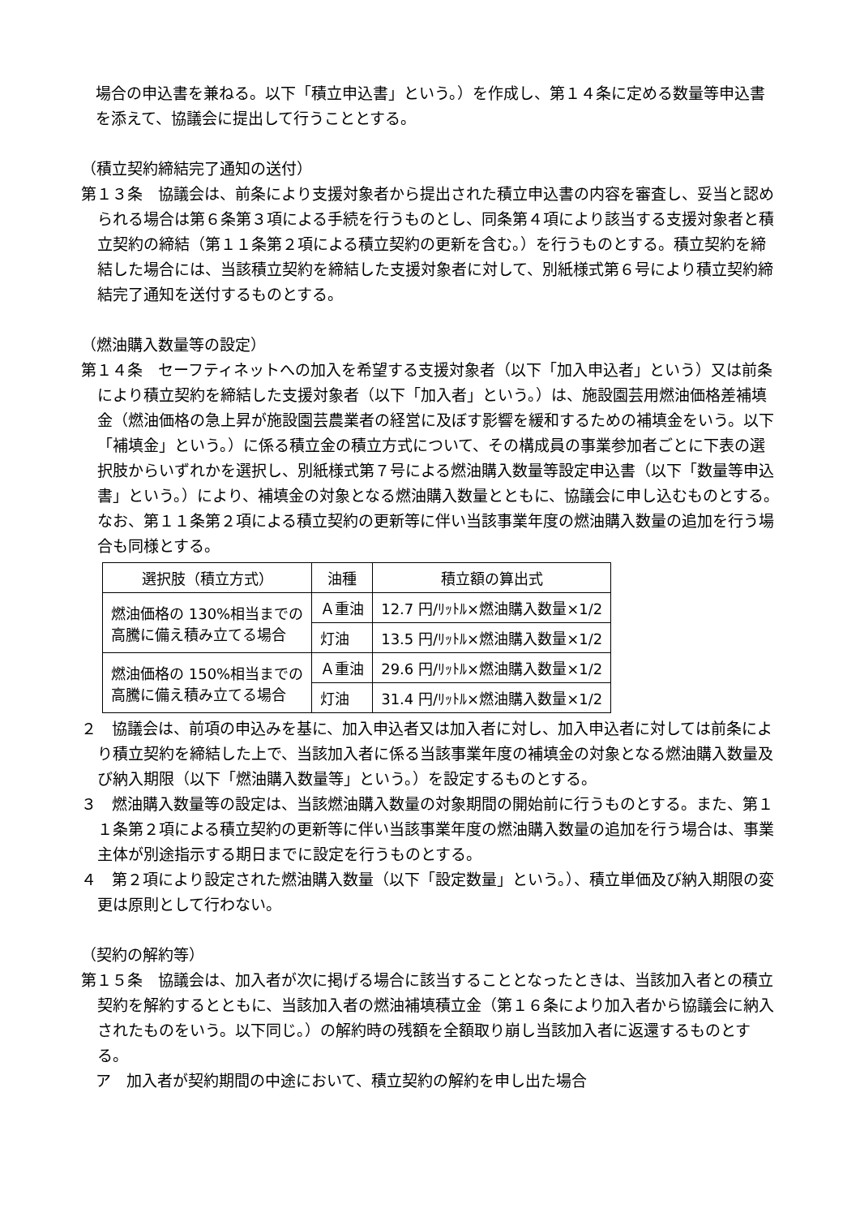場合の申込書を兼ねる。以下「積立申込書」という。）を作成し、第１４条に定める数量等申込書を添えて、協議会に提出して行うこととする。
（積立契約締結完了通知の送付）
第１３条　協議会は、前条により支援対象者から提出された積立申込書の内容を審査し、妥当と認められる場合は第６条第３項による手続を行うものとし、同条第４項により該当する支援対象者と積立契約の締結（第１１条第２項による積立契約の更新を含む。）を行うものとする。積立契約を締結した場合には、当該積立契約を締結した支援対象者に対して、別紙様式第６号により積立契約締結完了通知を送付するものとする。
（燃油購入数量等の設定）
第１４条　セーフティネットへの加入を希望する支援対象者（以下「加入申込者」という）又は前条により積立契約を締結した支援対象者（以下「加入者」という。）は、施設園芸用燃油価格差補填金（燃油価格の急上昇が施設園芸農業者の経営に及ぼす影響を緩和するための補填金をいう。以下「補填金」という。）に係る積立金の積立方式について、その構成員の事業参加者ごとに下表の選択肢からいずれかを選択し、別紙様式第７号による燃油購入数量等設定申込書（以下「数量等申込書」という。）により、補填金の対象となる燃油購入数量とともに、協議会に申し込むものとする。なお、第１１条第２項による積立契約の更新等に伴い当該事業年度の燃油購入数量の追加を行う場合も同様とする。
| 選択肢（積立方式） | 油種 | 積立額の算出式 |
| --- | --- | --- |
| 燃油価格の 130%相当までの 高騰に備え積み立てる場合 | Ａ重油 | 12.7 円/ﾘｯﾄﾙ×燃油購入数量×1/2 |
| | 灯油 | 13.5 円/ﾘｯﾄﾙ×燃油購入数量×1/2 |
| 燃油価格の 150%相当までの 高騰に備え積み立てる場合 | Ａ重油 | 29.6 円/ﾘｯﾄﾙ×燃油購入数量×1/2 |
| | 灯油 | 31.4 円/ﾘｯﾄﾙ×燃油購入数量×1/2 |
２　協議会は、前項の申込みを基に、加入申込者又は加入者に対し、加入申込者に対しては前条により積立契約を締結した上で、当該加入者に係る当該事業年度の補填金の対象となる燃油購入数量及び納入期限（以下「燃油購入数量等」という。）を設定するものとする。
３　燃油購入数量等の設定は、当該燃油購入数量の対象期間の開始前に行うものとする。また、第１１条第２項による積立契約の更新等に伴い当該事業年度の燃油購入数量の追加を行う場合は、事業主体が別途指示する期日までに設定を行うものとする。
４　第２項により設定された燃油購入数量（以下「設定数量」という。）、積立単価及び納入期限の変更は原則として行わない。
（契約の解約等）
第１５条　協議会は、加入者が次に掲げる場合に該当することとなったときは、当該加入者との積立契約を解約するとともに、当該加入者の燃油補填積立金（第１６条により加入者から協議会に納入されたものをいう。以下同じ。）の解約時の残額を全額取り崩し当該加入者に返還するものとする。
ア　加入者が契約期間の中途において、積立契約の解約を申し出た場合